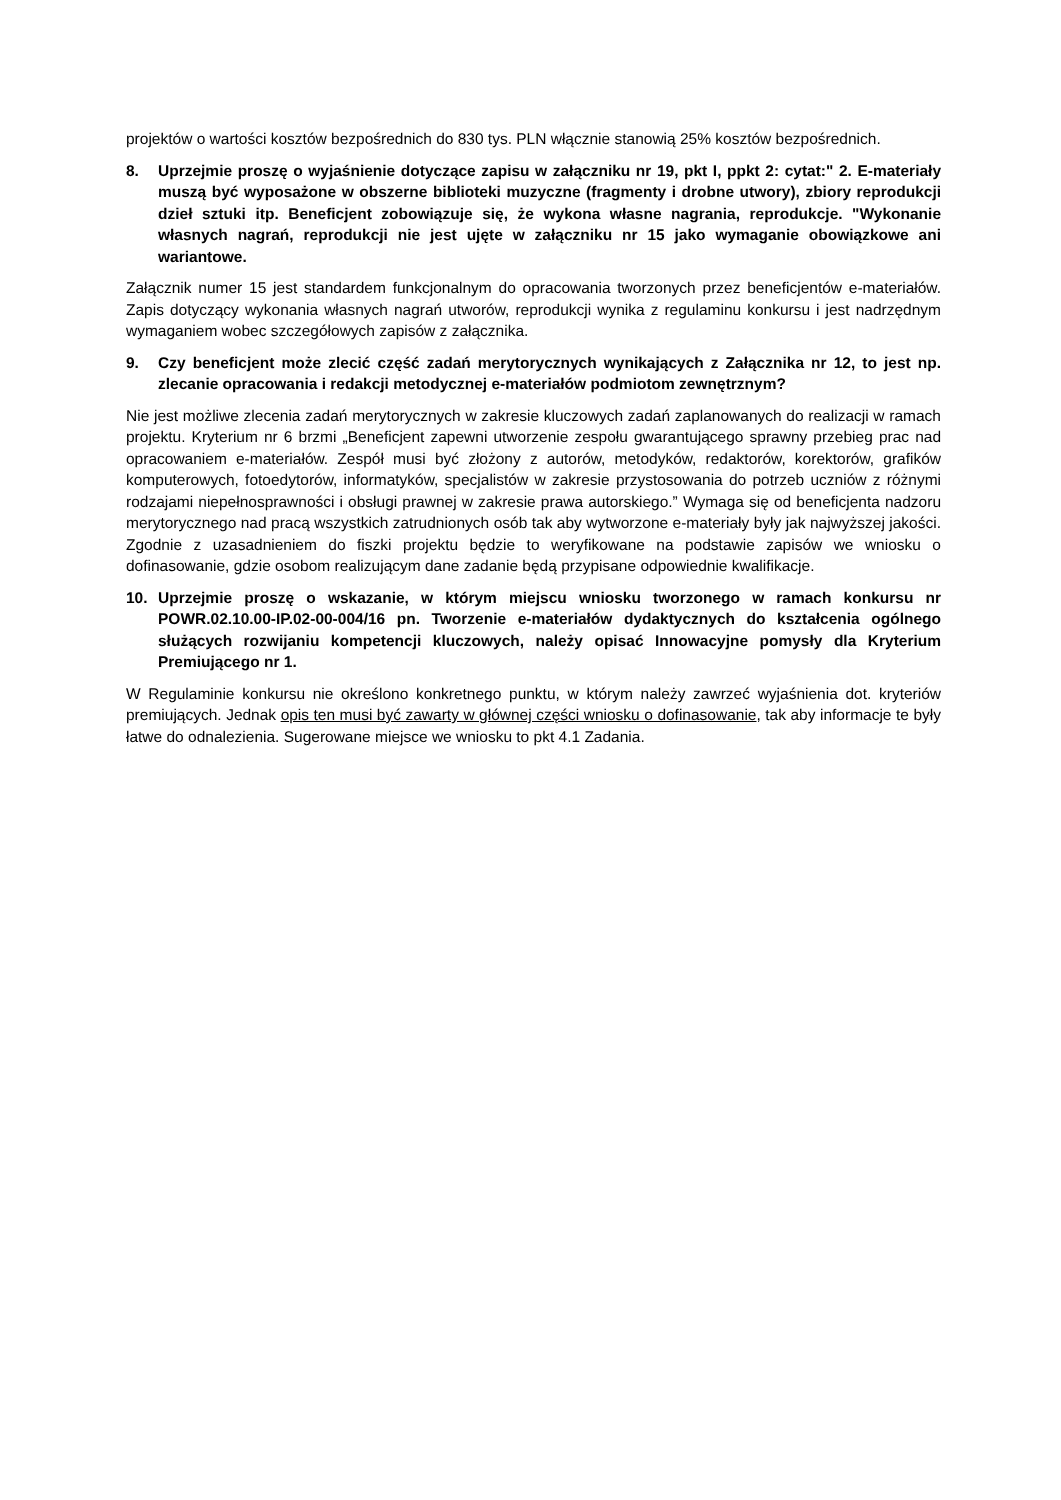projektów o wartości kosztów bezpośrednich do 830 tys. PLN włącznie stanowią 25% kosztów bezpośrednich.
8. Uprzejmie proszę o wyjaśnienie dotyczące zapisu w załączniku nr 19, pkt I, ppkt 2: cytat:" 2. E-materiały muszą być wyposażone w obszerne biblioteki muzyczne (fragmenty i drobne utwory), zbiory reprodukcji dzieł sztuki itp. Beneficjent zobowiązuje się, że wykona własne nagrania, reprodukcje. "Wykonanie własnych nagrań, reprodukcji nie jest ujęte w załączniku nr 15 jako wymaganie obowiązkowe ani wariantowe.
Załącznik numer 15 jest standardem funkcjonalnym do opracowania tworzonych przez beneficjentów e-materiałów. Zapis dotyczący wykonania własnych nagrań utworów, reprodukcji wynika z regulaminu konkursu i jest nadrzędnym wymaganiem wobec szczegółowych zapisów z załącznika.
9. Czy beneficjent może zlecić część zadań merytorycznych wynikających z Załącznika nr 12, to jest np. zlecanie opracowania i redakcji metodycznej e-materiałów podmiotom zewnętrznym?
Nie jest możliwe zlecenia zadań merytorycznych w zakresie kluczowych zadań zaplanowanych do realizacji w ramach projektu. Kryterium nr 6 brzmi „Beneficjent zapewni utworzenie zespołu gwarantującego sprawny przebieg prac nad opracowaniem e-materiałów. Zespół musi być złożony z autorów, metodyków, redaktorów, korektorów, grafików komputerowych, fotoedytorów, informatyków, specjalistów w zakresie przystosowania do potrzeb uczniów z różnymi rodzajami niepełnosprawności i obsługi prawnej w zakresie prawa autorskiego.” Wymaga się od beneficjenta nadzoru merytorycznego nad pracą wszystkich zatrudnionych osób tak aby wytworzone e-materiały były jak najwyższej jakości. Zgodnie z uzasadnieniem do fiszki projektu będzie to weryfikowane na podstawie zapisów we wniosku o dofinasowanie, gdzie osobom realizującym dane zadanie będą przypisane odpowiednie kwalifikacje.
10. Uprzejmie proszę o wskazanie, w którym miejscu wniosku tworzonego w ramach konkursu nr POWR.02.10.00-IP.02-00-004/16 pn. Tworzenie e-materiałów dydaktycznych do kształcenia ogólnego służących rozwijaniu kompetencji kluczowych, należy opisać Innowacyjne pomysły dla Kryterium Premiującego nr 1.
W Regulaminie konkursu nie określono konkretnego punktu, w którym należy zawrzeć wyjaśnienia dot. kryteriów premiujących. Jednak opis ten musi być zawarty w głównej części wniosku o dofinasowanie, tak aby informacje te były łatwe do odnalezienia. Sugerowane miejsce we wniosku to pkt 4.1 Zadania.